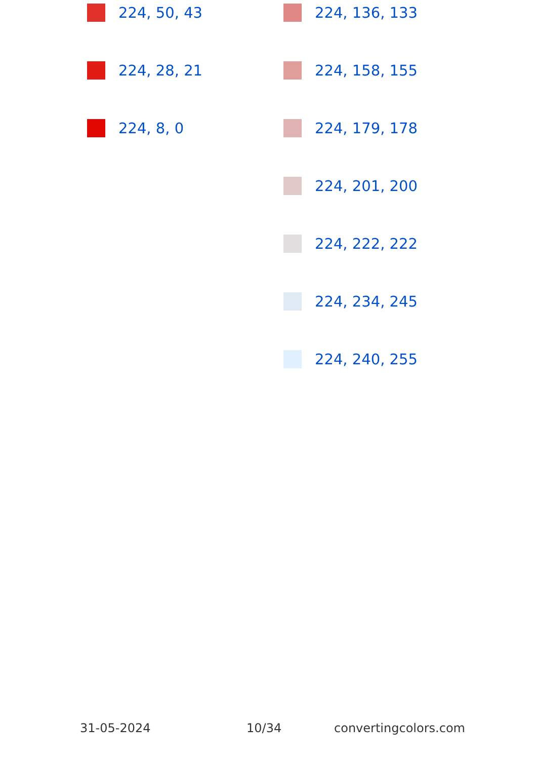224, 50, 43
224, 28, 21
224, 8, 0
224, 136, 133
224, 158, 155
224, 179, 178
224, 201, 200
224, 222, 222
224, 234, 245
224, 240, 255
31-05-2024 10/34 convertingcolors.com